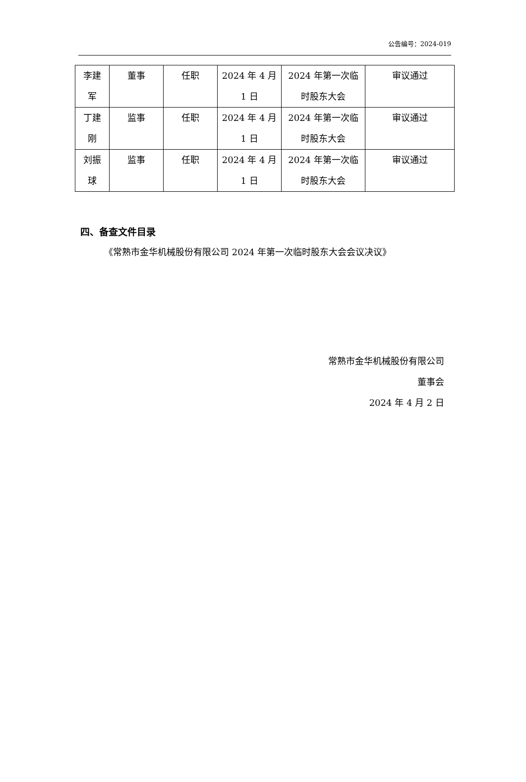公告编号：2024-019
| 李建 军 | 董事 | 任职 | 2024 年 4 月 1 日 | 2024 年第一次临 时股东大会 | 审议通过 |
| 丁建 刚 | 监事 | 任职 | 2024 年 4 月 1 日 | 2024 年第一次临 时股东大会 | 审议通过 |
| 刘振 球 | 监事 | 任职 | 2024 年 4 月 1 日 | 2024 年第一次临 时股东大会 | 审议通过 |
四、备查文件目录
《常熟市金华机械股份有限公司 2024 年第一次临时股东大会会议决议》
常熟市金华机械股份有限公司
董事会
2024 年 4 月 2 日